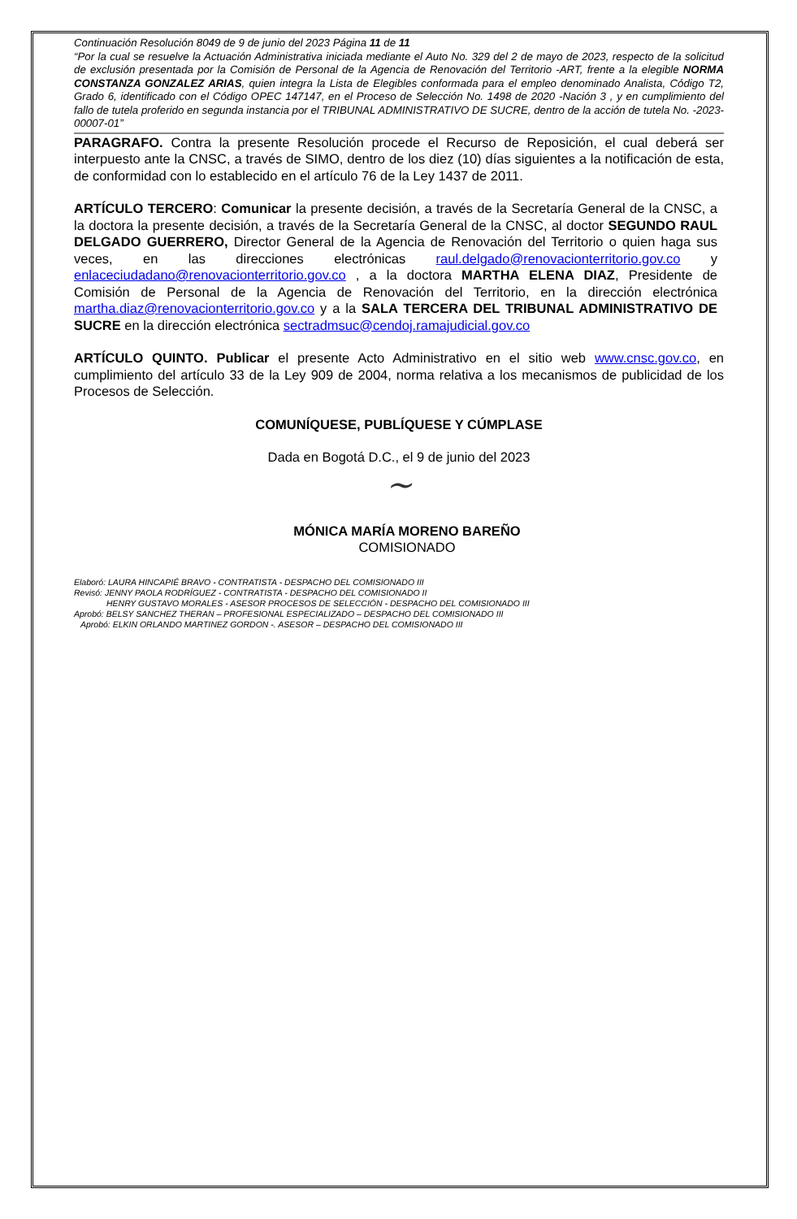Continuación Resolución 8049 de 9 de junio del 2023 Página 11 de 11
“Por la cual se resuelve la Actuación Administrativa iniciada mediante el Auto No. 329 del 2 de mayo de 2023, respecto de la solicitud de exclusión presentada por la Comisión de Personal de la Agencia de Renovación del Territorio -ART, frente a la elegible NORMA CONSTANZA GONZALEZ ARIAS, quien integra la Lista de Elegibles conformada para el empleo denominado Analista, Código T2, Grado 6, identificado con el Código OPEC 147147, en el Proceso de Selección No. 1498 de 2020 -Nación 3 , y en cumplimiento del fallo de tutela proferido en segunda instancia por el TRIBUNAL ADMINISTRATIVO DE SUCRE, dentro de la acción de tutela No. -2023-00007-01”
PARAGRAFO. Contra la presente Resolución procede el Recurso de Reposición, el cual deberá ser interpuesto ante la CNSC, a través de SIMO, dentro de los diez (10) días siguientes a la notificación de esta, de conformidad con lo establecido en el artículo 76 de la Ley 1437 de 2011.
ARTÍCULO TERCERO: Comunicar la presente decisión, a través de la Secretaría General de la CNSC, a la doctora la presente decisión, a través de la Secretaría General de la CNSC, al doctor SEGUNDO RAUL DELGADO GUERRERO, Director General de la Agencia de Renovación del Territorio o quien haga sus veces, en las direcciones electrónicas raul.delgado@renovacionterritorio.gov.co y enlaceciudadano@renovacionterritorio.gov.co , a la doctora MARTHA ELENA DIAZ, Presidente de Comisión de Personal de la Agencia de Renovación del Territorio, en la dirección electrónica martha.diaz@renovacionterritorio.gov.co y a la SALA TERCERA DEL TRIBUNAL ADMINISTRATIVO DE SUCRE en la dirección electrónica sectradmsuc@cendoj.ramajudicial.gov.co
ARTÍCULO QUINTO. Publicar el presente Acto Administrativo en el sitio web www.cnsc.gov.co, en cumplimiento del artículo 33 de la Ley 909 de 2004, norma relativa a los mecanismos de publicidad de los Procesos de Selección.
COMUNÍQUESE, PUBLÍQUESE Y CÚMPLASE
Dada en Bogotá D.C., el 9 de junio del 2023
~
MÓNICA MARÍA MORENO BAREÑO
COMISIONADO
Elaboró: LAURA HINCAPIÉ BRAVO - CONTRATISTA - DESPACHO DEL COMISIONADO III
Revisó: JENNY PAOLA RODRÍGUEZ - CONTRATISTA - DESPACHO DEL COMISIONADO II
HENRY GUSTAVO MORALES - ASESOR PROCESOS DE SELECCIÓN - DESPACHO DEL COMISIONADO III
Aprobó: BELSY SANCHEZ THERAN – PROFESIONAL ESPECIALIZADO – DESPACHO DEL COMISIONADO III
Aprobó: ELKIN ORLANDO MARTINEZ GORDON -. ASESOR – DESPACHO DEL COMISIONADO III